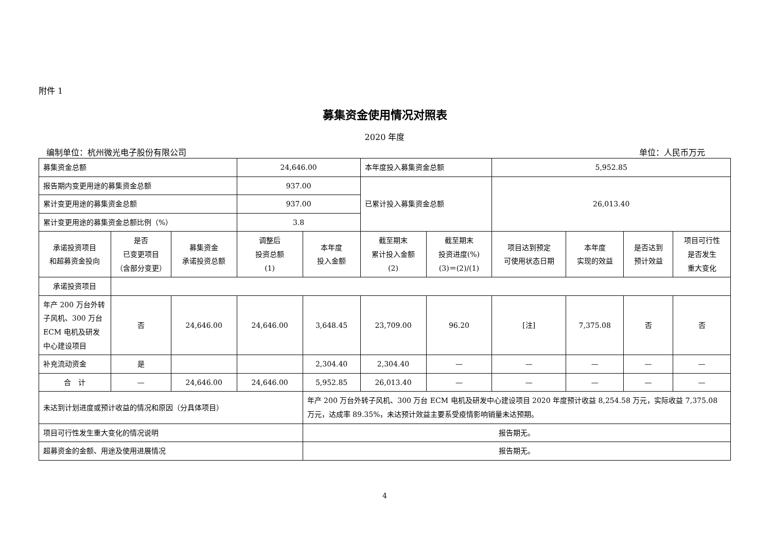附件 1
募集资金使用情况对照表
2020 年度
编制单位：杭州微光电子股份有限公司 单位：人民币万元
| 募集资金总额 | | | 24,646.00 | | 本年度投入募集资金总额 | | 5,952.85 | | | |
| 报告期内变更用途的募集资金总额 | | | 937.00 | | 已累计投入募集资金总额 | | 26,013.40 | | | |
| 累计变更用途的募集资金总额 | | | 937.00 | | | | | | | |
| 累计变更用途的募集资金总额比例（%） | | | 3.8 | | | | | | | |
| 承诺投资项目 和超募资金投向 | 是否 已变更项目 （含部分变更） | 募集资金 承诺投资总额 | 调整后 投资总额 (1) | 本年度 投入金额 | 截至期末 累计投入金额 (2) | 截至期末 投资进度(%) (3)＝(2)/(1) | 项目达到预定 可使用状态日期 | 本年度 实现的效益 | 是否达到 预计效益 | 项目可行性 是否发生 重大变化 |
| 承诺投资项目 | | | | | | | | | | |
| 年产 200 万台外转子风机、300 万台 ECM 电机及研发中心建设项目 | 否 | 24,646.00 | 24,646.00 | 3,648.45 | 23,709.00 | 96.20 | [注] | 7,375.08 | 否 | 否 |
| 补充流动资金 | 是 | | | 2,304.40 | 2,304.40 | — | — | — | — | — |
| 合 计 | — | 24,646.00 | 24,646.00 | 5,952.85 | 26,013.40 | — | — | — | — | — |
| 未达到计划进度或预计收益的情况和原因（分具体项目） | | | | 年产 200 万台外转子风机、300 万台 ECM 电机及研发中心建设项目 2020 年度预计收益 8,254.58 万元，实际收益 7,375.08 万元，达成率 89.35%，未达预计效益主要系受疫情影响销量未达预期。 | | | | | | |
| 项目可行性发生重大变化的情况说明 | | | | 报告期无。 | | | | | | |
| 超募资金的金额、用途及使用进展情况 | | | | 报告期无。 | | | | | | |
4